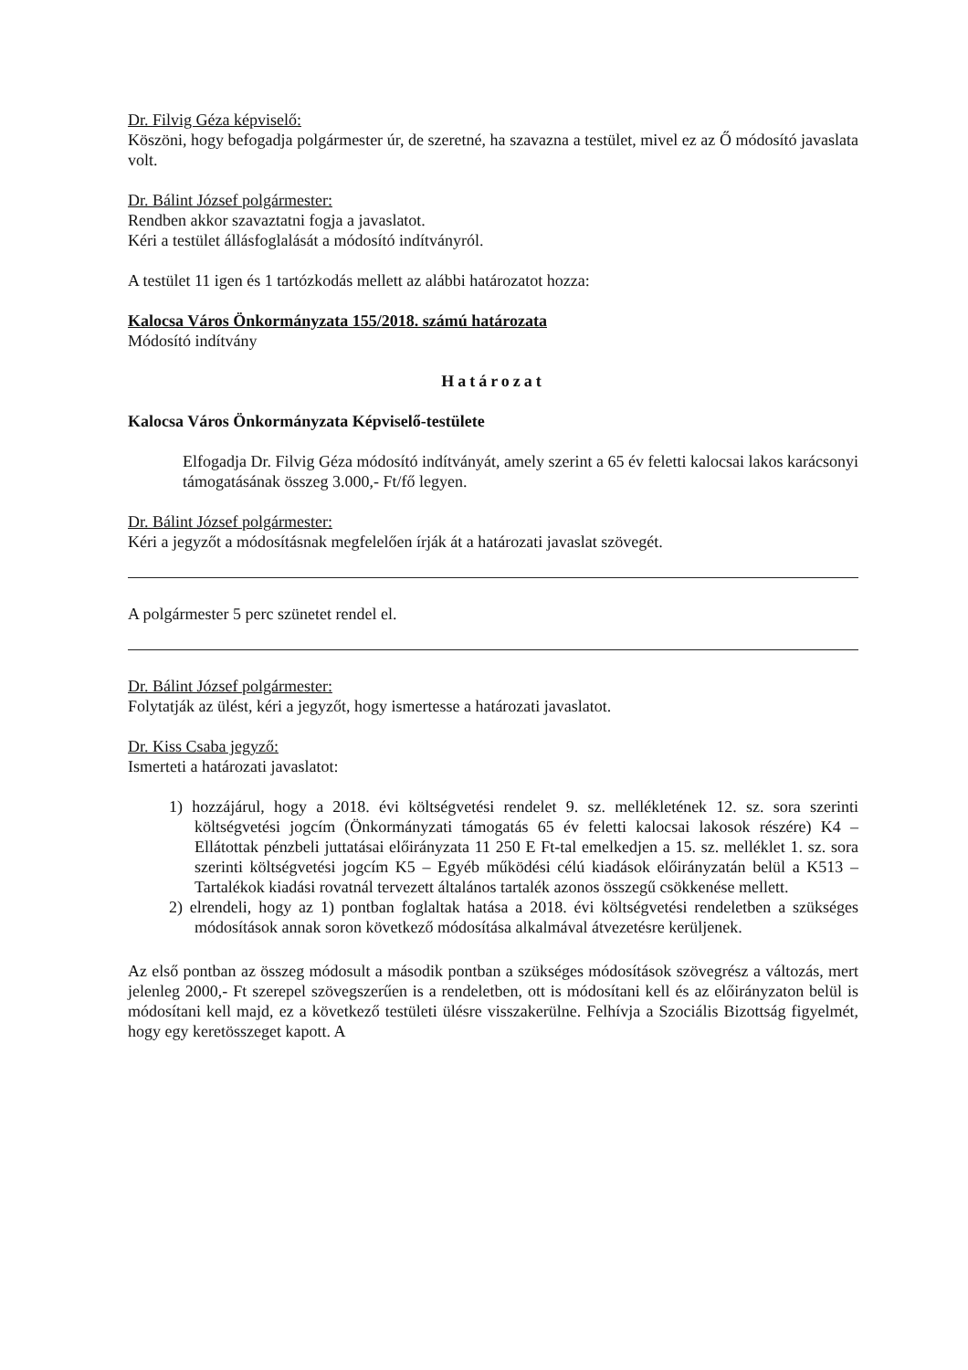Dr. Filvig Géza képviselő:
Köszöni, hogy befogadja polgármester úr, de szeretné, ha szavazna a testület, mivel ez az Ő módosító javaslata volt.
Dr. Bálint József polgármester:
Rendben akkor szavaztatni fogja a javaslatot.
Kéri a testület állásfoglalását a módosító indítványról.
A testület 11 igen és 1 tartózkodás mellett az alábbi határozatot hozza:
Kalocsa Város Önkormányzata 155/2018. számú határozata
Módosító indítvány
Határozat
Kalocsa Város Önkormányzata Képviselő-testülete
Elfogadja Dr. Filvig Géza módosító indítványát, amely szerint a 65 év feletti kalocsai lakos karácsonyi támogatásának összeg 3.000,- Ft/fő legyen.
Dr. Bálint József polgármester:
Kéri a jegyzőt a módosításnak megfelelően írják át a határozati javaslat szövegét.
A polgármester 5 perc szünetet rendel el.
Dr. Bálint József polgármester:
Folytatják az ülést, kéri a jegyzőt, hogy ismertesse a határozati javaslatot.
Dr. Kiss Csaba jegyző:
Ismerteti a határozati javaslatot:
1) hozzájárul, hogy a 2018. évi költségvetési rendelet 9. sz. mellékletének 12. sz. sora szerinti költségvetési jogcím (Önkormányzati támogatás 65 év feletti kalocsai lakosok részére) K4 – Ellátottak pénzbeli juttatásai előirányzata 11 250 E Ft-tal emelkedjen a 15. sz. melléklet 1. sz. sora szerinti költségvetési jogcím K5 – Egyéb működési célú kiadások előirányzatán belül a K513 – Tartalékok kiadási rovatnál tervezett általános tartalék azonos összegű csökkenése mellett.
2) elrendeli, hogy az 1) pontban foglaltak hatása a 2018. évi költségvetési rendeletben a szükséges módosítások annak soron következő módosítása alkalmával átvezetésre kerüljenek.
Az első pontban az összeg módosult a második pontban a szükséges módosítások szövegrész a változás, mert jelenleg 2000,- Ft szerepel szövegszerűen is a rendeletben, ott is módosítani kell és az előirányzaton belül is módosítani kell majd, ez a következő testületi ülésre visszakerülne. Felhívja a Szociális Bizottság figyelmét, hogy egy keretösszeget kapott. A